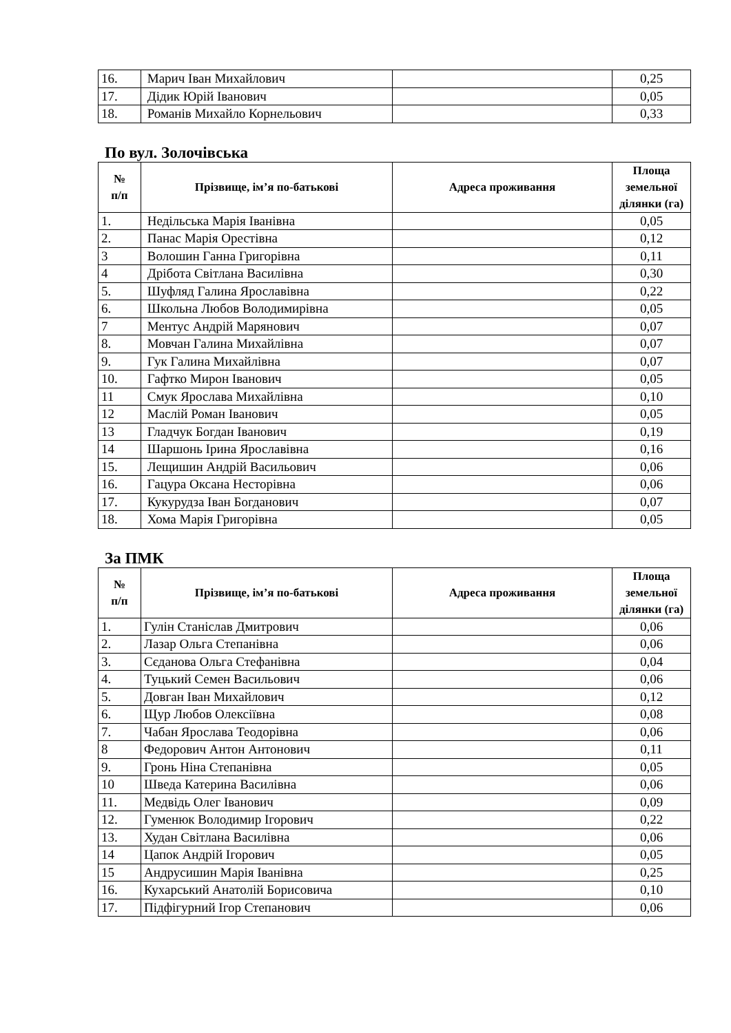| 16. | Марич Іван Михайлович | | 0,25 |
| 17. | Дідик Юрій Іванович | | 0,05 |
| 18. | Романів Михайло Корнельович | | 0,33 |
По вул. Золочівська
| № п/п | Прізвище, ім’я по-батькові | Адреса проживання | Площа земельної ділянки (га) |
| --- | --- | --- | --- |
| 1. | Недільська Марія Іванівна | | 0,05 |
| 2. | Панас Марія Орестівна | | 0,12 |
| 3 | Волошин Ганна Григорівна | | 0,11 |
| 4 | Дрібота Світлана Василівна | | 0,30 |
| 5. | Шуфляд Галина Ярославівна | | 0,22 |
| 6. | Школьна Любов Володимирівна | | 0,05 |
| 7 | Ментус Андрій Марянович | | 0,07 |
| 8. | Мовчан Галина Михайлівна | | 0,07 |
| 9. | Гук Галина Михайлівна | | 0,07 |
| 10. | Гафтко Мирон Іванович | | 0,05 |
| 11 | Смук Ярослава Михайлівна | | 0,10 |
| 12 | Маслій Роман Іванович | | 0,05 |
| 13 | Гладчук Богдан Іванович | | 0,19 |
| 14 | Шаршонь Ірина Ярославівна | | 0,16 |
| 15. | Лещишин Андрій Васильович | | 0,06 |
| 16. | Гацура Оксана Несторівна | | 0,06 |
| 17. | Кукурудза Іван Богданович | | 0,07 |
| 18. | Хома Марія Григорівна | | 0,05 |
За ПМК
| № п/п | Прізвище, ім’я по-батькові | Адреса проживання | Площа земельної ділянки (га) |
| --- | --- | --- | --- |
| 1. | Гулін Станіслав Дмитрович | | 0,06 |
| 2. | Лазар Ольга Степанівна | | 0,06 |
| 3. | Сєданова Ольга Стефанівна | | 0,04 |
| 4. | Туцький Семен Васильович | | 0,06 |
| 5. | Довган Іван Михайлович | | 0,12 |
| 6. | Щур Любов Олексіївна | | 0,08 |
| 7. | Чабан Ярослава Теодорівна | | 0,06 |
| 8 | Федорович Антон Антонович | | 0,11 |
| 9. | Гронь Ніна Степанівна | | 0,05 |
| 10 | Шведа Катерина Василівна | | 0,06 |
| 11. | Медвідь Олег Іванович | | 0,09 |
| 12. | Гуменюк Володимир Ігорович | | 0,22 |
| 13. | Худан Світлана Василівна | | 0,06 |
| 14 | Цапок Андрій Ігорович | | 0,05 |
| 15 | Андрусишин Марія Іванівна | | 0,25 |
| 16. | Кухарський Анатолій Борисовича | | 0,10 |
| 17. | Підфігурний Ігор Степанович | | 0,06 |